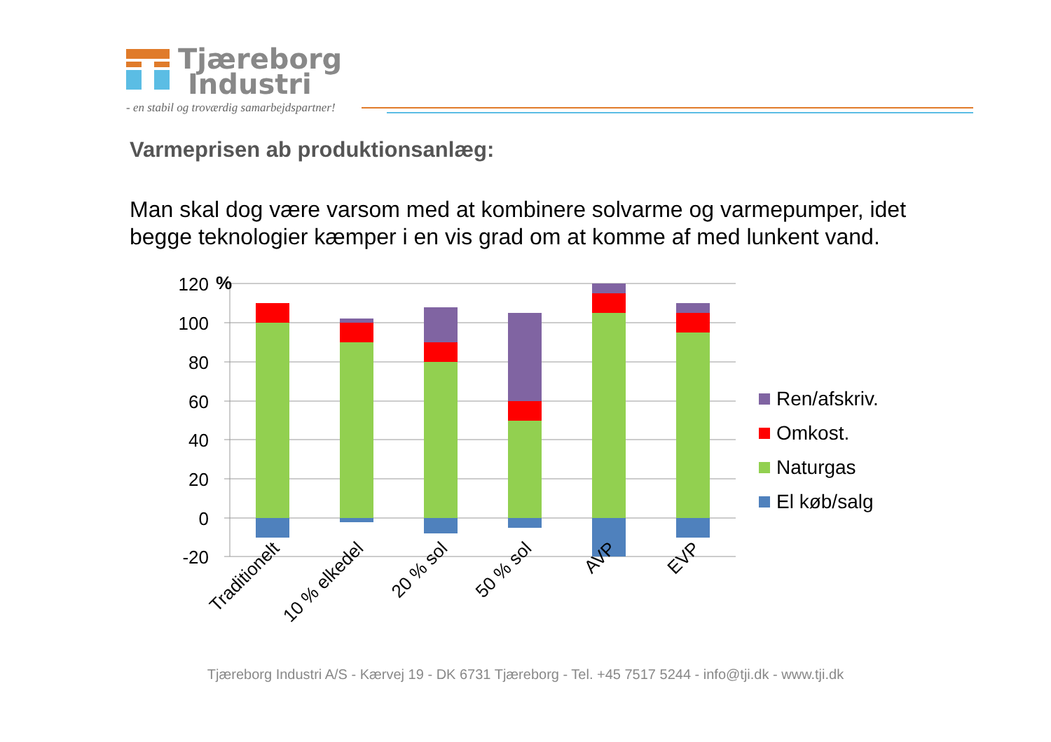Tjæreborg
Industri
- en stabil og troværdig samarbejdspartner!
Varmeprisen ab produktionsanlæg:
Man skal dog være varsom med at kombinere solvarme og varmepumper, idet begge teknologier kæmper i en vis grad om at komme af med lunkent vand.
120
100
80
60
40
20
0
-20
%
Traditionelt
10 % elkedel
20 % sol
50 % sol
AVP
EVP
Ren/afskriv.
Omkost.
Naturgas
El køb/salg
Tjæreborg Industri A/S - Kærvej 19 - DK 6731 Tjæreborg - Tel. +45 7517 5244 - info@tji.dk - www.tji.dk